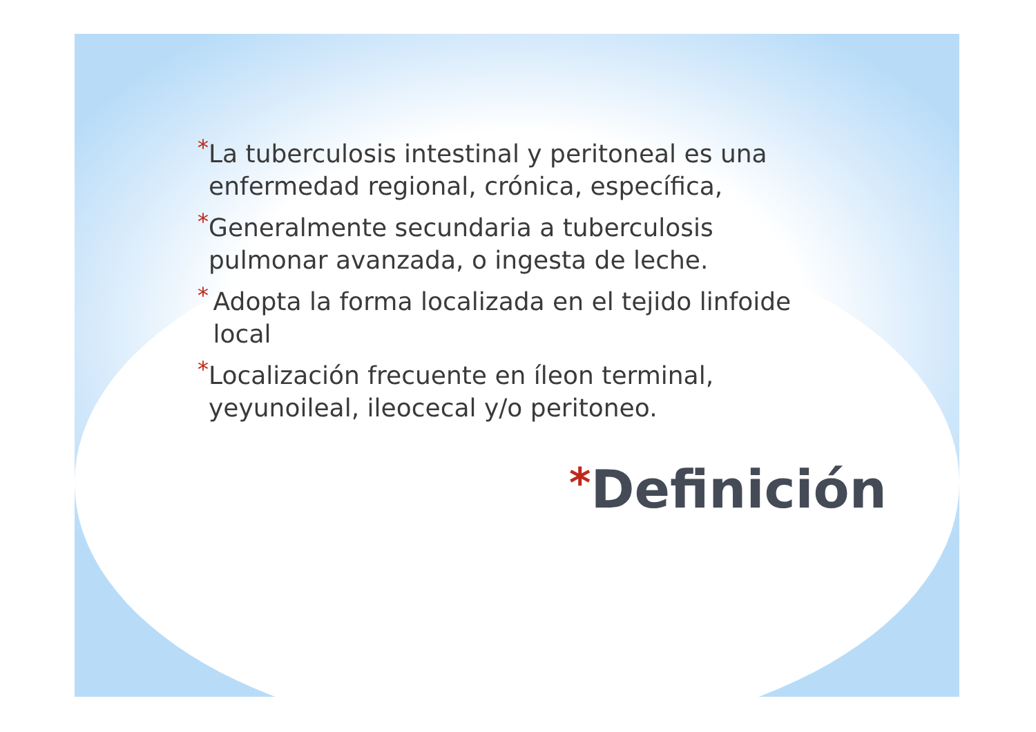* La tuberculosis intestinal y peritoneal es una enfermedad regional, crónica, específica,
* Generalmente secundaria a tuberculosis pulmonar avanzada, o ingesta de leche.
* Adopta la forma localizada en el tejido linfoide local
* Localización frecuente en íleon terminal, yeyunoileal, ileocecal y/o peritoneo.
*Definición